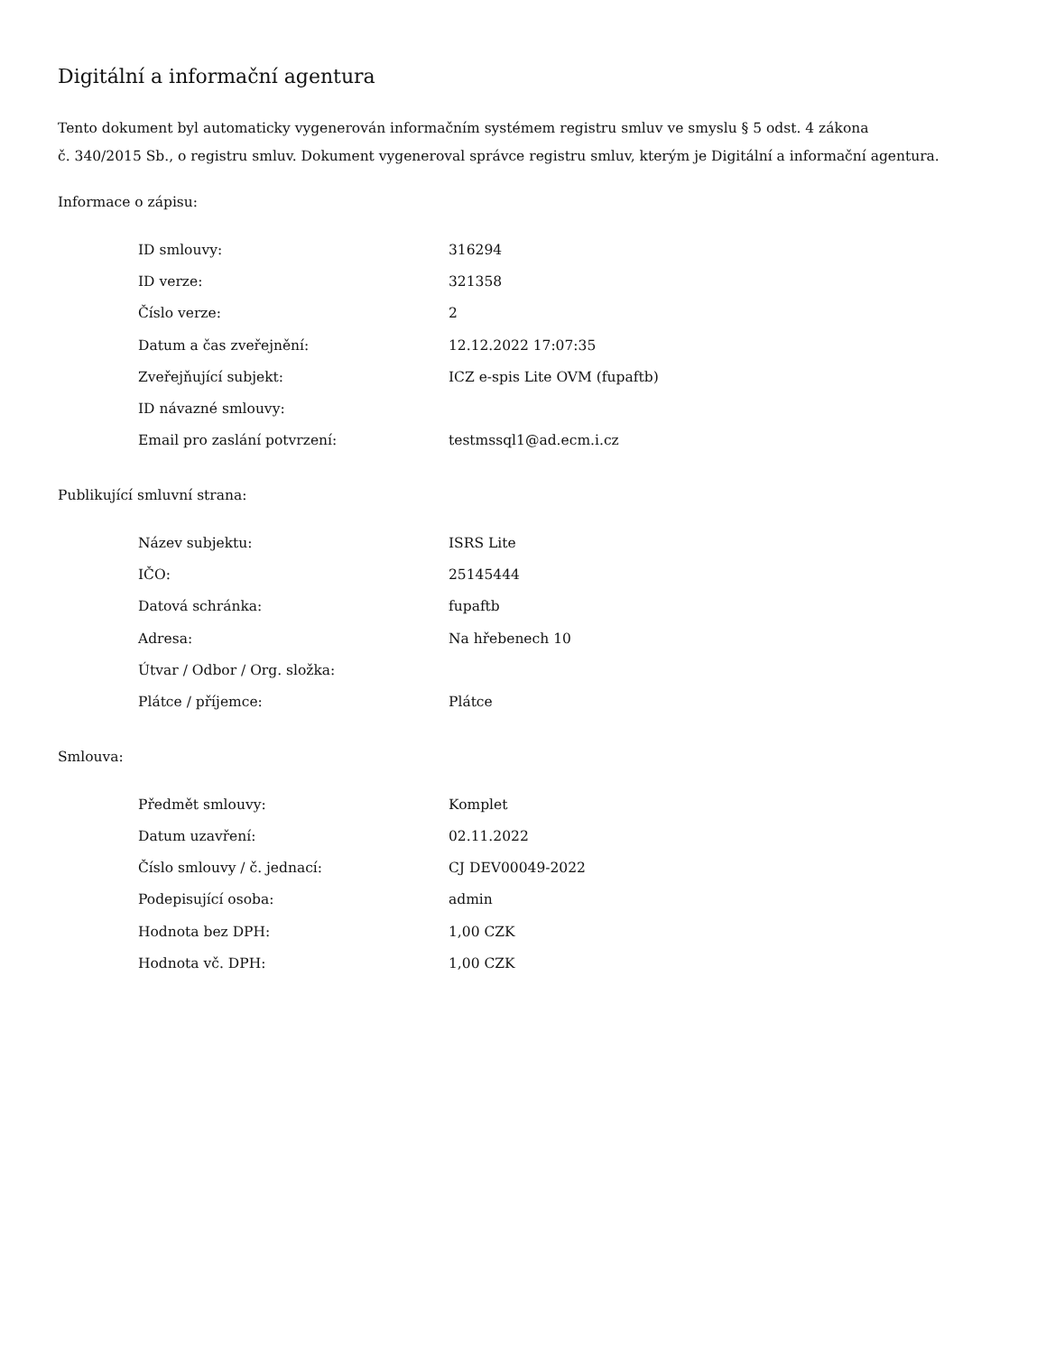Digitální a informační agentura
Tento dokument byl automaticky vygenerován informačním systémem registru smluv ve smyslu § 5 odst. 4 zákona
č. 340/2015 Sb., o registru smluv. Dokument vygeneroval správce registru smluv, kterým je Digitální a informační agentura.
Informace o zápisu:
| ID smlouvy: | 316294 |
| ID verze: | 321358 |
| Číslo verze: | 2 |
| Datum a čas zveřejnění: | 12.12.2022 17:07:35 |
| Zveřejňující subjekt: | ICZ e-spis Lite OVM (fupaftb) |
| ID návazné smlouvy: | |
| Email pro zaslání potvrzení: | testmssql1@ad.ecm.i.cz |
Publikující smluvní strana:
| Název subjektu: | ISRS Lite |
| IČO: | 25145444 |
| Datová schránka: | fupaftb |
| Adresa: | Na hřebenech 10 |
| Útvar / Odbor / Org. složka: | |
| Plátce / příjemce: | Plátce |
Smlouva:
| Předmět smlouvy: | Komplet |
| Datum uzavření: | 02.11.2022 |
| Číslo smlouvy / č. jednací: | CJ DEV00049-2022 |
| Podepisující osoba: | admin |
| Hodnota bez DPH: | 1,00 CZK |
| Hodnota vč. DPH: | 1,00 CZK |